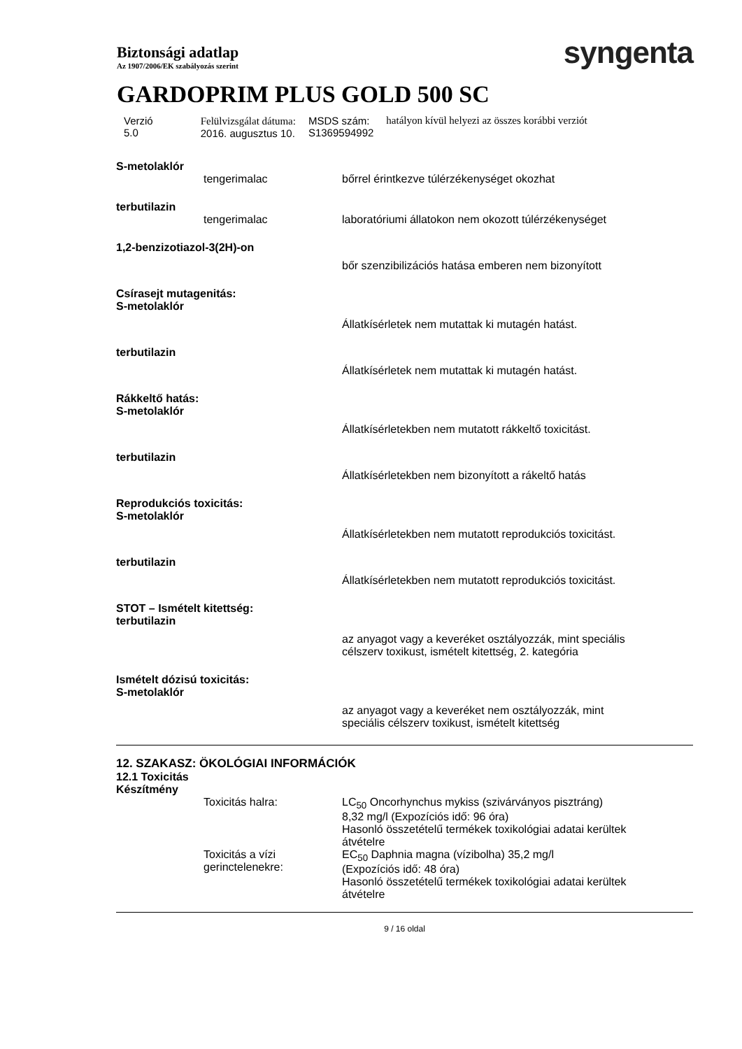Biztonsági adatlap
Az 1907/2006/EK szabályozás szerint
syngenta
GARDOPRIM PLUS GOLD 500 SC
Verzió
5.0
Felülvizsgálat dátuma:
2016. augusztus 10.
MSDS szám:
S1369594992
hatályon kívül helyezi az összes korábbi verziót
S-metolaklór
tengerimalac bőrrel érintkezve túlérzékenységet okozhat
terbutilazin
tengerimalac laboratóriumi állatokon nem okozott túlérzékenységet
1,2-benzizotiazol-3(2H)-on
bőr szenzibilizációs hatása emberen nem bizonyított
Csírasejt mutagenitás:
S-metolaklór
Állatkísérletek nem mutattak ki mutagén hatást.
terbutilazin
Állatkísérletek nem mutattak ki mutagén hatást.
Rákkeltő hatás:
S-metolaklór
Állatkísérletekben nem mutatott rákkeltő toxicitást.
terbutilazin
Állatkísérletekben nem bizonyított a rákeltő hatás
Reprodukciós toxicitás:
S-metolaklór
Állatkísérletekben nem mutatott reprodukciós toxicitást.
terbutilazin
Állatkísérletekben nem mutatott reprodukciós toxicitást.
STOT – Ismételt kitettség:
terbutilazin
az anyagot vagy a keveréket osztályozzák, mint speciális
célszerv toxikust, ismételt kitettség, 2. kategória
Ismételt dózisú toxicitás:
S-metolaklór
az anyagot vagy a keveréket nem osztályozzák, mint
speciális célszerv toxikust, ismételt kitettség
12. SZAKASZ: ÖKOLÓGIAI INFORMÁCIÓK
12.1 Toxicitás
Készítmény
Toxicitás halra: LC<sub>50</sub> Oncorhynchus mykiss (szivárványos pisztráng)
8,32 mg/l (Expozíciós idő: 96 óra)
Hasonló összetételű termékek toxikológiai adatai kerültek
átvételre
Toxicitás a vízi
gerinctelenekre:
EC<sub>50</sub> Daphnia magna (vízibolha) 35,2 mg/l
(Expozíciós idő: 48 óra)
Hasonló összetételű termékek toxikológiai adatai kerültek
átvételre
9 / 16 oldal